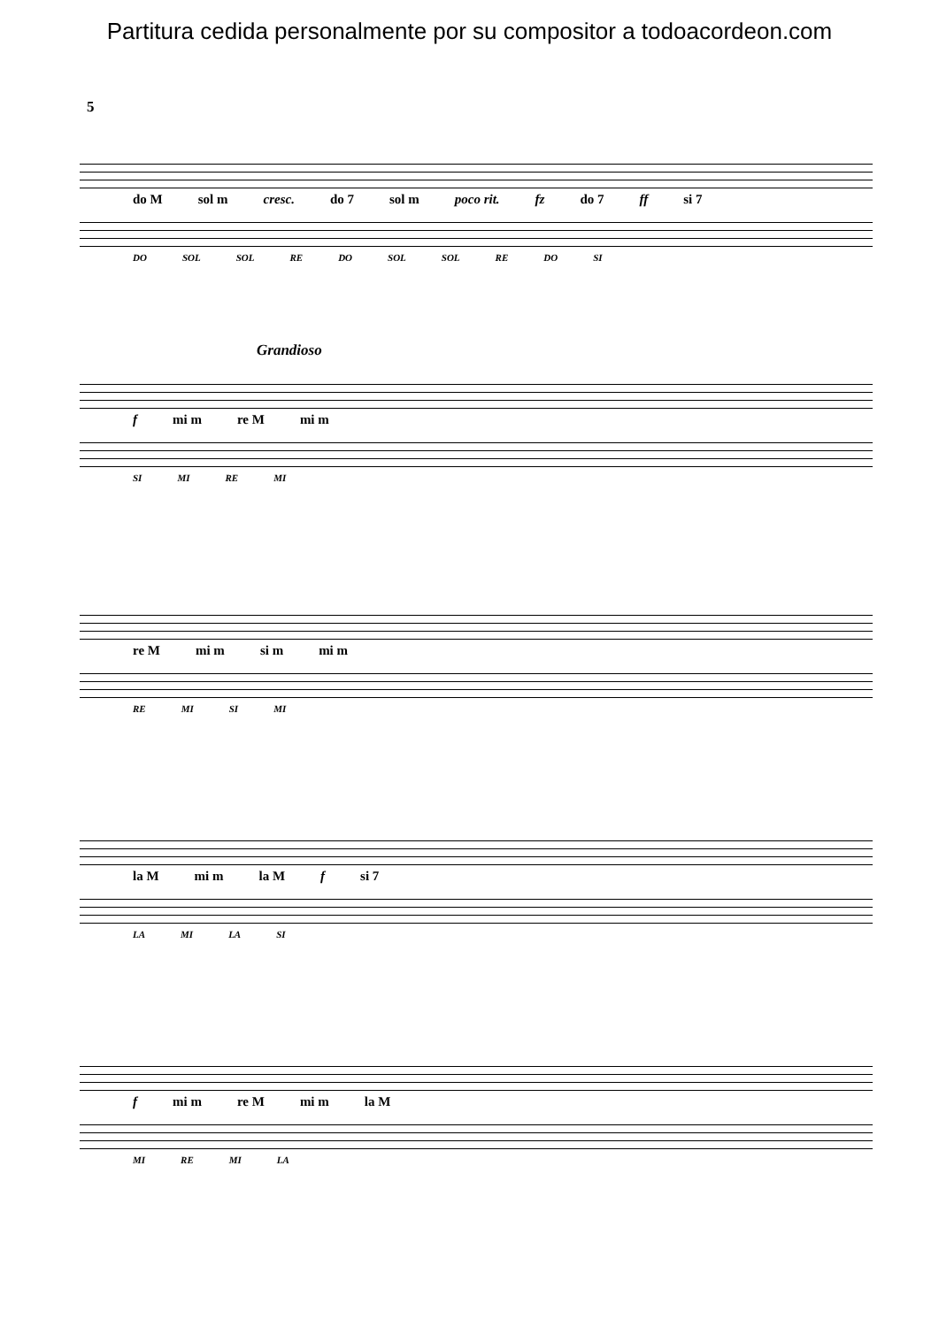Partitura cedida personalmente por su compositor a todoacordeon.com
5
do M sol m cresc. do 7 sol m poco rit. fz do 7 ff si 7
DO SOL SOL RE DO SOL SOL RE DO SI
Grandioso
f mi m re M mi m
SI MI RE MI
re M mi m si m mi m
RE MI SI MI
la M mi m la M f si 7
LA MI LA SI
f mi m re M mi m la M
MI RE MI LA